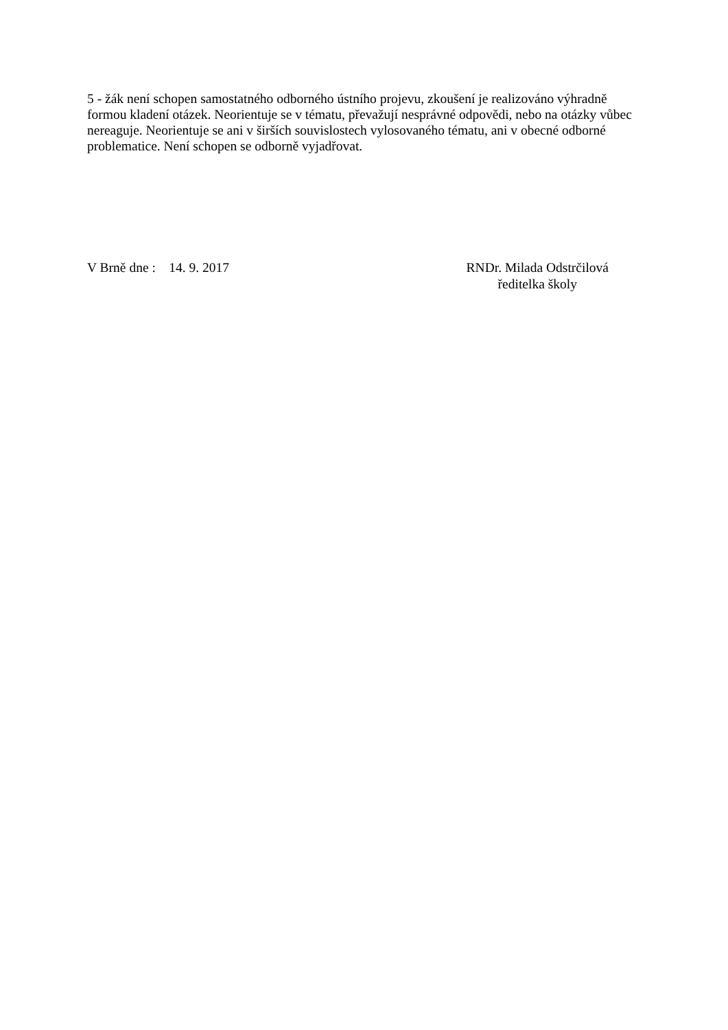5 - žák není schopen samostatného odborného ústního projevu, zkoušení je realizováno výhradně formou kladení otázek. Neorientuje se v tématu, převažují nesprávné odpovědi, nebo na otázky vůbec nereaguje. Neorientuje se ani v širších souvislostech vylosovaného tématu, ani v obecné odborné problematice. Není schopen se odborně vyjadřovat.
V Brně dne : 14. 9. 2017 RNDr. Milada Odstrčilová
ředitelka školy